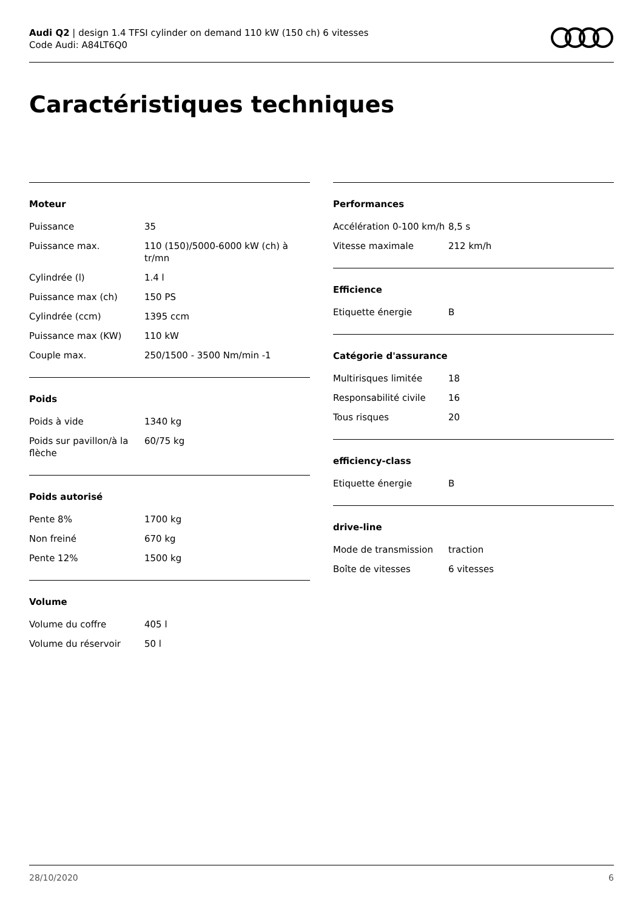Audi Q2 | design 1.4 TFSI cylinder on demand 110 kW (150 ch) 6 vitesses
Code Audi: A84LT6Q0
Caractéristiques techniques
Moteur
| Puissance | 35 |
| Puissance max. | 110 (150)/5000-6000 kW (ch) à tr/mn |
| Cylindrée (l) | 1.4 l |
| Puissance max (ch) | 150 PS |
| Cylindrée (ccm) | 1395 ccm |
| Puissance max (KW) | 110 kW |
| Couple max. | 250/1500 - 3500 Nm/min -1 |
Poids
| Poids à vide | 1340 kg |
| Poids sur pavillon/à la flèche | 60/75 kg |
Poids autorisé
| Pente 8% | 1700 kg |
| Non freiné | 670 kg |
| Pente 12% | 1500 kg |
Volume
| Volume du coffre | 405 l |
| Volume du réservoir | 50 l |
Performances
| Accélération 0-100 km/h | 8,5 s |
| Vitesse maximale | 212 km/h |
Efficience
| Etiquette énergie | B |
Catégorie d'assurance
| Multirisques limitée | 18 |
| Responsabilité civile | 16 |
| Tous risques | 20 |
efficiency-class
| Etiquette énergie | B |
drive-line
| Mode de transmission | traction |
| Boîte de vitesses | 6 vitesses |
28/10/2020 6